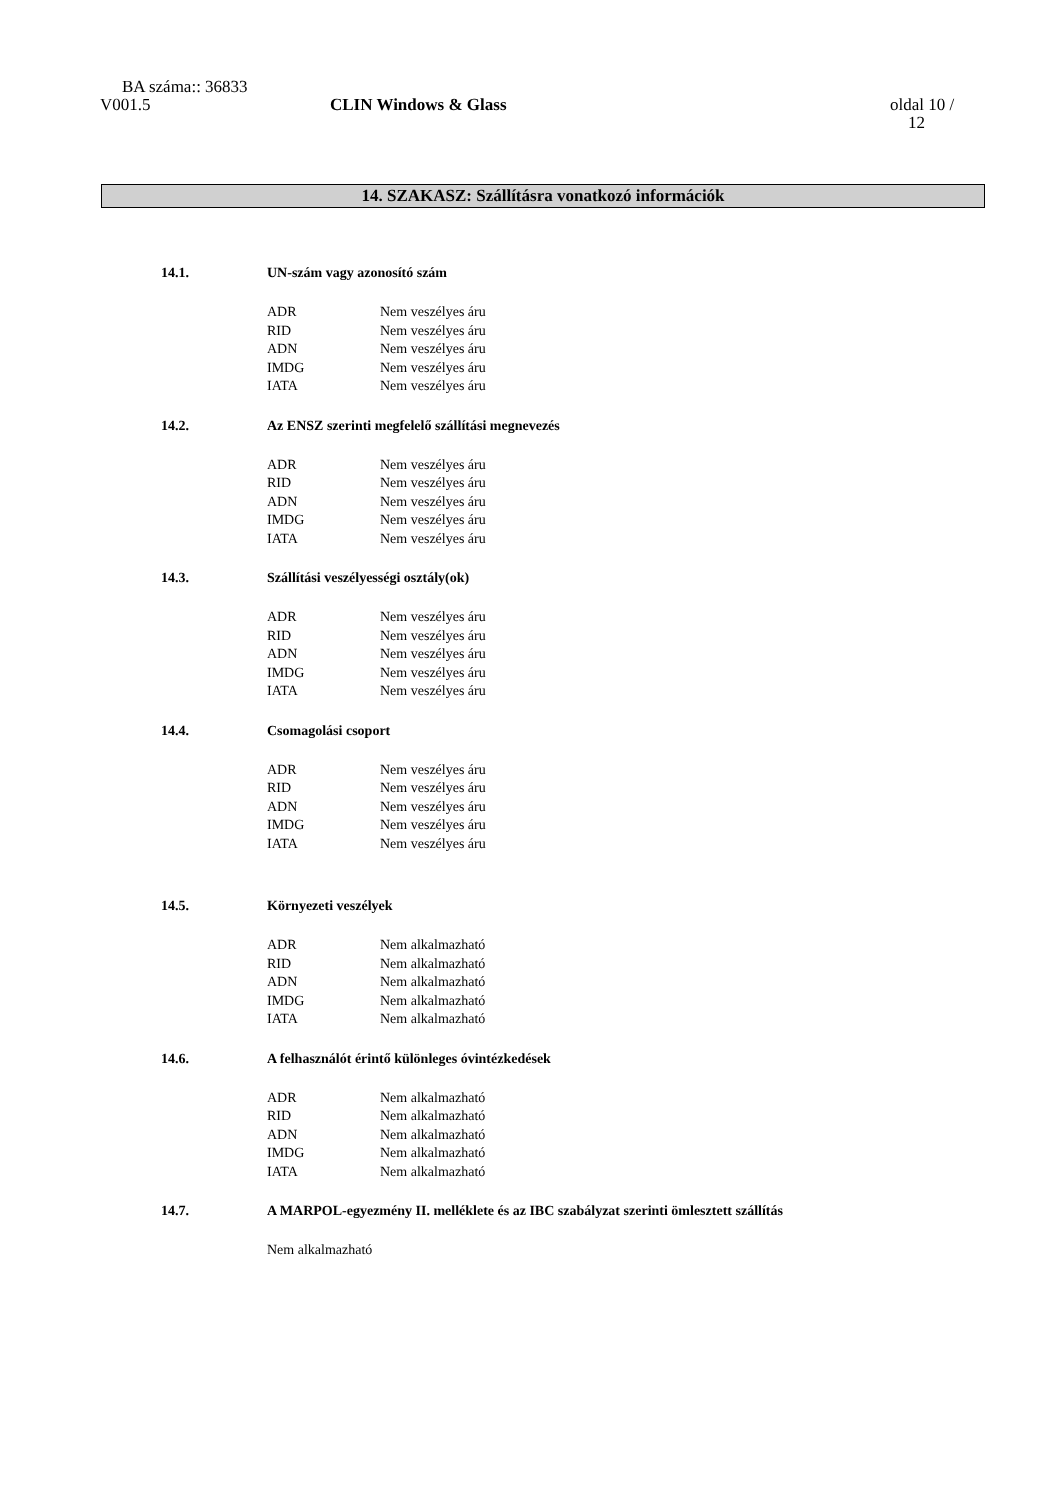BA száma:: 36833
V001.5 CLIN Windows & Glass oldal 10 /
12
14. SZAKASZ: Szállításra vonatkozó információk
14.1. UN-szám vagy azonosító szám
ADR Nem veszélyes áru
RID Nem veszélyes áru
ADN Nem veszélyes áru
IMDG Nem veszélyes áru
IATA Nem veszélyes áru
14.2. Az ENSZ szerinti megfelelő szállítási megnevezés
ADR Nem veszélyes áru
RID Nem veszélyes áru
ADN Nem veszélyes áru
IMDG Nem veszélyes áru
IATA Nem veszélyes áru
14.3. Szállítási veszélyességi osztály(ok)
ADR Nem veszélyes áru
RID Nem veszélyes áru
ADN Nem veszélyes áru
IMDG Nem veszélyes áru
IATA Nem veszélyes áru
14.4. Csomagolási csoport
ADR Nem veszélyes áru
RID Nem veszélyes áru
ADN Nem veszélyes áru
IMDG Nem veszélyes áru
IATA Nem veszélyes áru
14.5. Környezeti veszélyek
ADR Nem alkalmazható
RID Nem alkalmazható
ADN Nem alkalmazható
IMDG Nem alkalmazható
IATA Nem alkalmazható
14.6. A felhasználót érintő különleges óvintézkedések
ADR Nem alkalmazható
RID Nem alkalmazható
ADN Nem alkalmazható
IMDG Nem alkalmazható
IATA Nem alkalmazható
14.7. A MARPOL-egyezmény II. melléklete és az IBC szabályzat szerinti ömlesztett szállítás
Nem alkalmazható